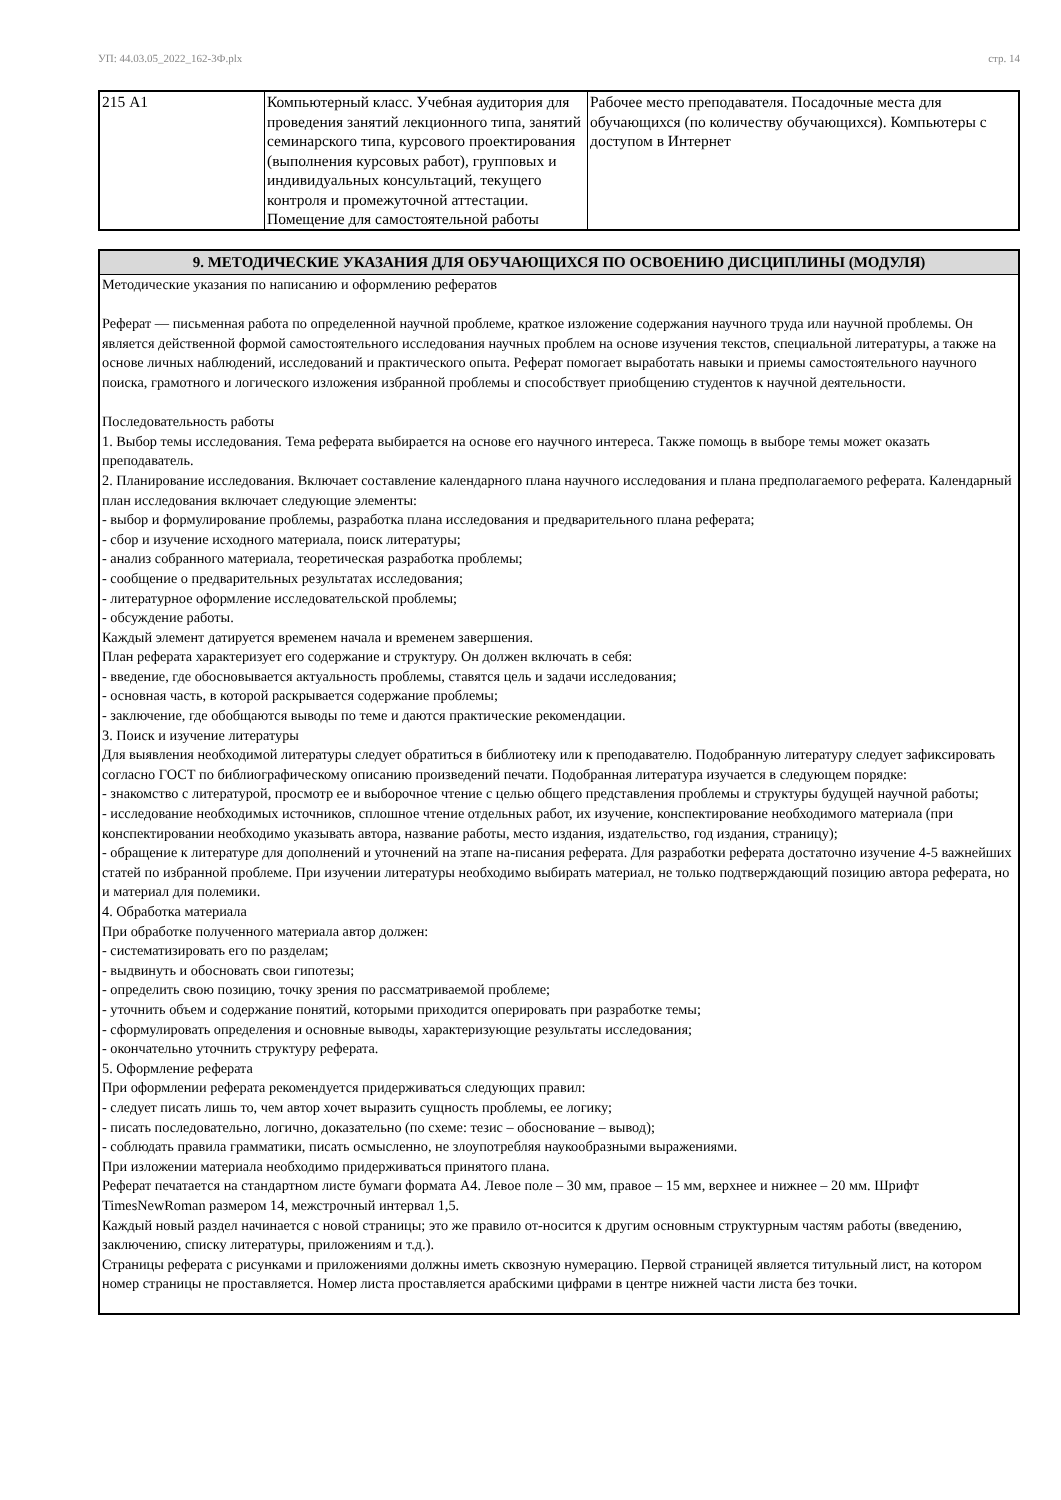УП: 44.03.05_2022_162-3Ф.plx стр. 14
| 215 А1 | Компьютерный класс. Учебная аудитория для проведения занятий лекционного типа, занятий семинарского типа, курсового проектирования (выполнения курсовых работ), групповых и индивидуальных консультаций, текущего контроля и промежуточной аттестации. Помещение для самостоятельной работы | Рабочее место преподавателя. Посадочные места для обучающихся (по количеству обучающихся). Компьютеры с доступом в Интернет |
| 9. МЕТОДИЧЕСКИЕ УКАЗАНИЯ ДЛЯ ОБУЧАЮЩИХСЯ ПО ОСВОЕНИЮ ДИСЦИПЛИНЫ (МОДУЛЯ) |
| --- |
| Методические указания по написанию и оформлению рефератов Реферат — письменная работа по определенной научной проблеме, краткое изложение содержания научного труда или научной проблемы. Он является действенной формой самостоятельного исследования научных проблем на основе изучения текстов, специальной литературы, а также на основе личных наблюдений, исследований и практического опыта. Реферат помогает выработать навыки и приемы самостоятельного научного поиска, грамотного и логического изложения избранной проблемы и способствует приобщению студентов к научной деятельности. Последовательность работы 1. Выбор темы исследования. Тема реферата выбирается на основе его научного интереса. Также помощь в выборе темы может оказать преподаватель. 2. Планирование исследования. Включает составление календарного плана научного исследования и плана предполагаемого реферата. Календарный план исследования включает следующие элементы: - выбор и формулирование проблемы, разработка плана исследования и предварительного плана реферата; - сбор и изучение исходного материала, поиск литературы; - анализ собранного материала, теоретическая разработка проблемы; - сообщение о предварительных результатах исследования; - литературное оформление исследовательской проблемы; - обсуждение работы. Каждый элемент датируется временем начала и временем завершения. План реферата характеризует его содержание и структуру. Он должен включать в себя: - введение, где обосновывается актуальность проблемы, ставятся цель и задачи исследования; - основная часть, в которой раскрывается содержание проблемы; - заключение, где обобщаются выводы по теме и даются практические рекомендации. 3. Поиск и изучение литературы Для выявления необходимой литературы следует обратиться в библиотеку или к преподавателю. Подобранную литературу следует зафиксировать согласно ГОСТ по библиографическому описанию произведений печати. Подобранная литература изучается в следующем порядке: - знакомство с литературой, просмотр ее и выборочное чтение с целью общего представления проблемы и структуры будущей научной работы; - исследование необходимых источников, сплошное чтение отдельных работ, их изучение, конспектирование необходимого материала (при конспектировании необходимо указывать автора, название работы, место издания, издательство, год издания, страницу); - обращение к литературе для дополнений и уточнений на этапе на-писания реферата. Для разработки реферата достаточно изучение 4-5 важнейших статей по избранной проблеме. При изучении литературы необходимо выбирать материал, не только подтверждающий позицию автора реферата, но и материал для полемики. 4. Обработка материала При обработке полученного материала автор должен: - систематизировать его по разделам; - выдвинуть и обосновать свои гипотезы; - определить свою позицию, точку зрения по рассматриваемой проблеме; - уточнить объем и содержание понятий, которыми приходится оперировать при разработке темы; - сформулировать определения и основные выводы, характеризующие результаты исследования; - окончательно уточнить структуру реферата. 5. Оформление реферата При оформлении реферата рекомендуется придерживаться следующих правил: - следует писать лишь то, чем автор хочет выразить сущность проблемы, ее логику; - писать последовательно, логично, доказательно (по схеме: тезис – обоснование – вывод); - соблюдать правила грамматики, писать осмысленно, не злоупотребляя наукообразными выражениями. При изложении материала необходимо придерживаться принятого плана. Реферат печатается на стандартном листе бумаги формата А4. Левое поле – 30 мм, правое – 15 мм, верхнее и нижнее – 20 мм. Шрифт TimesNewRoman размером 14, межстрочный интервал 1,5. Каждый новый раздел начинается с новой страницы; это же правило от-носится к другим основным структурным частям работы (введению, заключению, списку литературы, приложениям и т.д.). Страницы реферата с рисунками и приложениями должны иметь сквозную нумерацию. Первой страницей является титульный лист, на котором номер страницы не проставляется. Номер листа проставляется арабскими цифрами в центре нижней части листа без точки. |